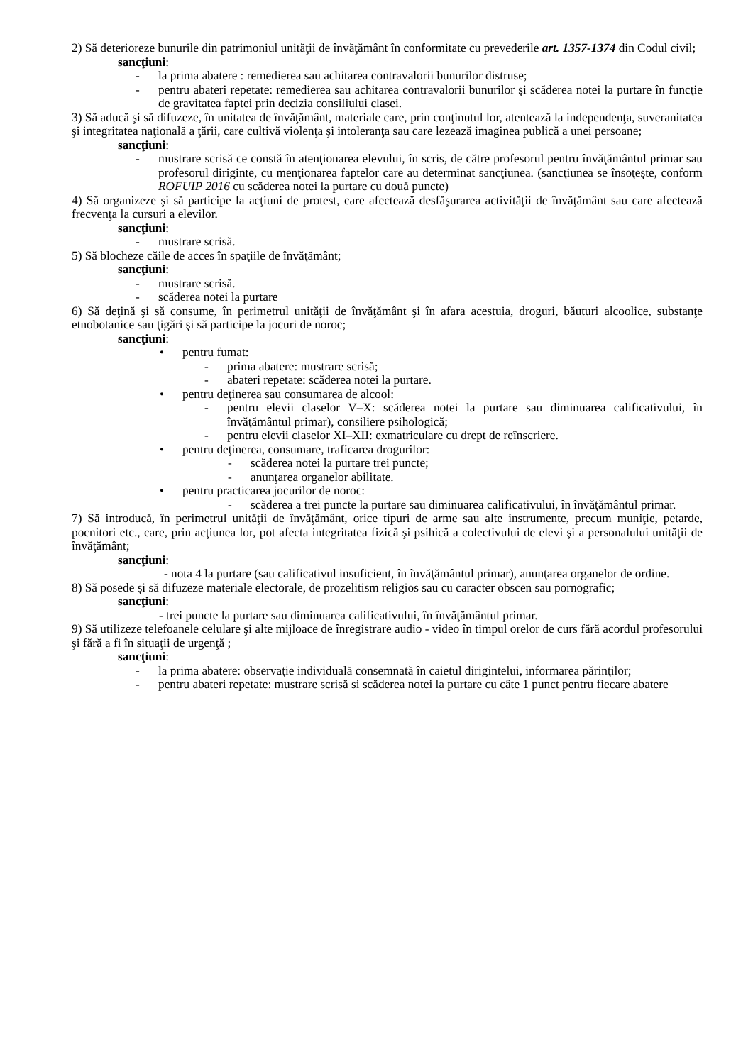2) Să deterioreze bunurile din patrimoniul unităţii de învăţământ în conformitate cu prevederile art. 1357-1374 din Codul civil;
sancţiuni:
- la prima abatere : remedierea sau achitarea contravalorii bunurilor distruse;
- pentru abateri repetate: remedierea sau achitarea contravalorii bunurilor şi scăderea notei la purtare în funcţie de gravitatea faptei prin decizia consiliului clasei.
3) Să aducă şi să difuzeze, în unitatea de învăţământ, materiale care, prin conţinutul lor, atentează la independenţa, suveranitatea şi integritatea naţională a ţării, care cultivă violenţa şi intoleranţa sau care lezează imaginea publică a unei persoane;
sancţiuni:
- mustrare scrisă ce constă în atenţionarea elevului, în scris, de către profesorul pentru învăţământul primar sau profesorul diriginte, cu menţionarea faptelor care au determinat sancţiunea. (sancţiunea se însoţeşte, conform ROFUIP 2016 cu scăderea notei la purtare cu două puncte)
4) Să organizeze şi să participe la acţiuni de protest, care afectează desfăşurarea activităţii de învăţământ sau care afectează frecvenţa la cursuri a elevilor.
sancţiuni:
- mustrare scrisă.
5) Să blocheze căile de acces în spaţiile de învăţământ;
sancţiuni:
- mustrare scrisă.
- scăderea notei la purtare
6) Să deţină şi să consume, în perimetrul unităţii de învăţământ şi în afara acestuia, droguri, băuturi alcoolice, substanţe etnobotanice sau ţigări şi să participe la jocuri de noroc;
sancţiuni:
• pentru fumat:
- prima abatere: mustrare scrisă;
- abateri repetate: scăderea notei la purtare.
• pentru deţinerea sau consumarea de alcool:
- pentru elevii claselor V–X: scăderea notei la purtare sau diminuarea calificativului, în învăţământul primar), consiliere psihologică;
- pentru elevii claselor XI–XII: exmatriculare cu drept de reînscriere.
• pentru deţinerea, consumare, traficarea drogurilor:
- scăderea notei la purtare trei puncte;
- anunţarea organelor abilitate.
• pentru practicarea jocurilor de noroc:
- scăderea a trei puncte la purtare sau diminuarea calificativului, în învăţământul primar.
7) Să introducă, în perimetrul unităţii de învăţământ, orice tipuri de arme sau alte instrumente, precum muniţie, petarde, pocnitori etc., care, prin acţiunea lor, pot afecta integritatea fizică şi psihică a colectivului de elevi şi a personalului unităţii de învăţământ;
sancţiuni:
- nota 4 la purtare (sau calificativul insuficient, în învăţământul primar), anunţarea organelor de ordine.
8) Să posede şi să difuzeze materiale electorale, de prozelitism religios sau cu caracter obscen sau pornografic;
sancţiuni:
- trei puncte la purtare sau diminuarea calificativului, în învăţământul primar.
9) Să utilizeze telefoanele celulare şi alte mijloace de înregistrare audio - video în timpul orelor de curs fără acordul profesorului şi fără a fi în situaţii de urgenţă ;
sancţiuni:
- la prima abatere: observaţie individuală consemnată în caietul dirigintelui, informarea părinţilor;
- pentru abateri repetate: mustrare scrisă si scăderea notei la purtare cu câte 1 punct pentru fiecare abatere